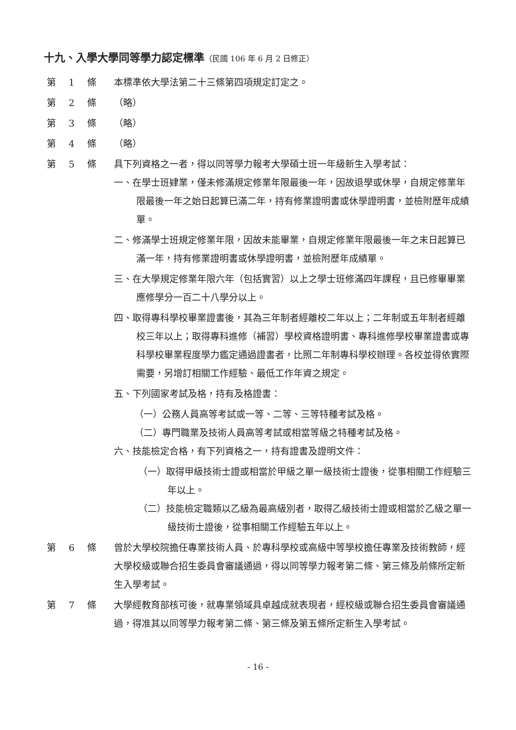十九、入學大學同等學力認定標準（民國 106 年 6 月 2 日修正）
第 1 條 本標準依大學法第二十三條第四項規定訂定之。
第 2 條 （略）
第 3 條 （略）
第 4 條 （略）
第 5 條 具下列資格之一者，得以同等學力報考大學碩士班一年級新生入學考試：
一、在學士班肄業，僅未修滿規定修業年限最後一年，因故退學或休學，自規定修業年限最後一年之始日起算已滿二年，持有修業證明書或休學證明書，並檢附歷年成績單。
二、修滿學士班規定修業年限，因故未能畢業，自規定修業年限最後一年之末日起算已滿一年，持有修業證明書或休學證明書，並檢附歷年成績單。
三、在大學規定修業年限六年（包括實習）以上之學士班修滿四年課程，且已修畢畢業應修學分一百二十八學分以上。
四、取得專科學校畢業證書後，其為三年制者經離校二年以上；二年制或五年制者經離校三年以上；取得專科進修（補習）學校資格證明書、專科進修學校畢業證書或專科學校畢業程度學力鑑定通過證書者，比照二年制專科學校辦理。各校並得依實際需要，另增訂相關工作經驗、最低工作年資之規定。
五、下列國家考試及格，持有及格證書：
（一）公務人員高等考試或一等、二等、三等特種考試及格。
（二）專門職業及技術人員高等考試或相當等級之特種考試及格。
六、技能檢定合格，有下列資格之一，持有證書及證明文件：
（一）取得甲級技術士證或相當於甲級之單一級技術士證後，從事相關工作經驗三年以上。
（二）技能檢定職類以乙級為最高級別者，取得乙級技術士證或相當於乙級之單一級技術士證後，從事相關工作經驗五年以上。
第 6 條 曾於大學校院擔任專業技術人員、於專科學校或高級中等學校擔任專業及技術教師，經大學校級或聯合招生委員會審議通過，得以同等學力報考第二條、第三條及前條所定新生入學考試。
第 7 條 大學經教育部核可後，就專業領域具卓越成就表現者，經校級或聯合招生委員會審議通過，得准其以同等學力報考第二條、第三條及第五條所定新生入學考試。
- 16 -